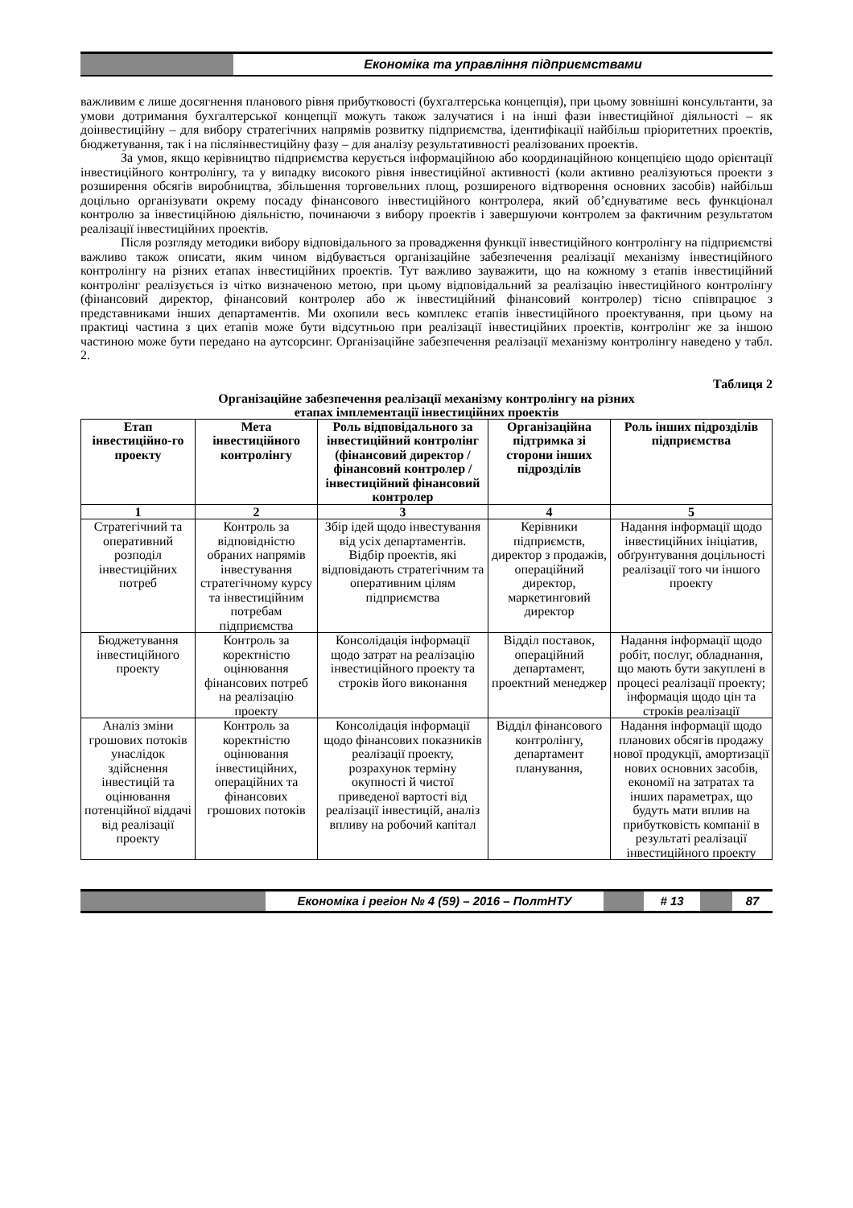Економіка та управління підприємствами
важливим є лише досягнення планового рівня прибутковості (бухгалтерська концепція), при цьому зовнішні консультанти, за умови дотримання бухгалтерської концепції можуть також залучатися і на інші фази інвестиційної діяльності – як доінвестиційну – для вибору стратегічних напрямів розвитку підприємства, ідентифікації найбільш пріоритетних проектів, бюджетування, так і на післяінвестиційну фазу – для аналізу результативності реалізованих проектів.
За умов, якщо керівництво підприємства керується інформаційною або координаційною концепцією щодо орієнтації інвестиційного контролінгу, та у випадку високого рівня інвестиційної активності (коли активно реалізуються проекти з розширення обсягів виробництва, збільшення торговельних площ, розширеного відтворення основних засобів) найбільш доцільно організувати окрему посаду фінансового інвестиційного контролера, який об’єднуватиме весь функціонал контролю за інвестиційною діяльністю, починаючи з вибору проектів і завершуючи контролем за фактичним результатом реалізації інвестиційних проектів.
Після розгляду методики вибору відповідального за провадження функції інвестиційного контролінгу на підприємстві важливо також описати, яким чином відбувається організаційне забезпечення реалізації механізму інвестиційного контролінгу на різних етапах інвестиційних проектів. Тут важливо зауважити, що на кожному з етапів інвестиційний контролінг реалізується із чітко визначеною метою, при цьому відповідальний за реалізацію інвестиційного контролінгу (фінансовий директор, фінансовий контролер або ж інвестиційний фінансовий контролер) тісно співпрацює з представниками інших департаментів. Ми охопили весь комплекс етапів інвестиційного проектування, при цьому на практиці частина з цих етапів може бути відсутньою при реалізації інвестиційних проектів, контролінг же за іншою частиною може бути передано на аутсорсинг. Організаційне забезпечення реалізації механізму контролінгу наведено у табл. 2.
Таблиця 2
Організаційне забезпечення реалізації механізму контролінгу на різних
етапах імплементації інвестиційних проектів
| Етап інвестиційно-го проекту | Мета інвестиційного контролінгу | Роль відповідального за інвестиційний контролінг (фінансовий директор / фінансовий контролер / інвестиційний фінансовий контролер | Організаційна підтримка зі сторони інших підрозділів | Роль інших підрозділів підприємства |
| --- | --- | --- | --- | --- |
| 1 | 2 | 3 | 4 | 5 |
| Стратегічний та оперативний розподіл інвестиційних потреб | Контроль за відповідністю обраних напрямів інвестування стратегічному курсу та інвестиційним потребам підприємства | Збір ідей щодо інвестування від усіх департаментів. Відбір проектів, які відповідають стратегічним та оперативним цілям підприємства | Керівники підприємств, директор з продажів, операційний директор, маркетинговий директор | Надання інформації щодо інвестиційних ініціатив, обґрунтування доцільності реалізації того чи іншого проекту |
| Бюджетування інвестиційного проекту | Контроль за коректністю оцінювання фінансових потреб на реалізацію проекту | Консолідація інформації щодо затрат на реалізацію інвестиційного проекту та строків його виконання | Відділ поставок, операційний департамент, проектний менеджер | Надання інформації щодо робіт, послуг, обладнання, що мають бути закуплені в процесі реалізації проекту; інформація щодо цін та строків реалізації |
| Аналіз зміни грошових потоків унаслідок здійснення інвестицій та оцінювання потенційної віддачі від реалізації проекту | Контроль за коректністю оцінювання інвестиційних, операційних та фінансових грошових потоків | Консолідація інформації щодо фінансових показників реалізації проекту, розрахунок терміну окупності й чистої приведеної вартості від реалізації інвестицій, аналіз впливу на робочий капітал | Відділ фінансового контролінгу, департамент планування, | Надання інформації щодо планових обсягів продажу нової продукції, амортизації нових основних засобів, економії на затратах та інших параметрах, що будуть мати вплив на прибутковість компанії в результаті реалізації інвестиційного проекту |
Економіка і регіон № 4 (59) – 2016 – ПолтНТУ # 13 87